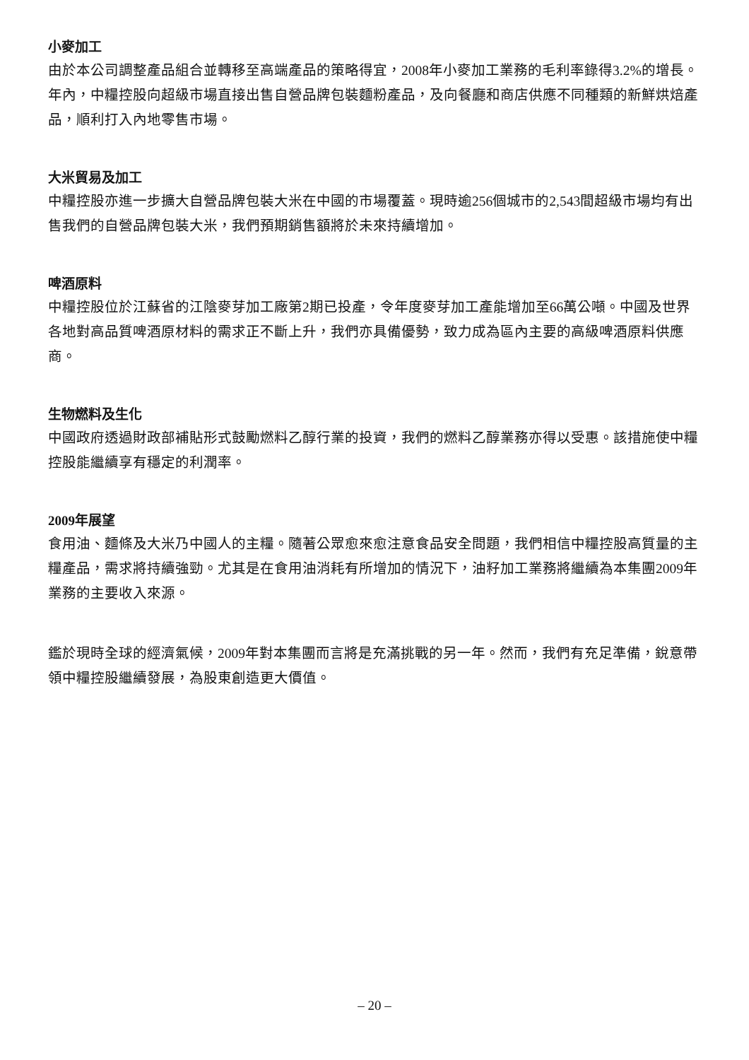小麥加工
由於本公司調整產品組合並轉移至高端產品的策略得宜，2008年小麥加工業務的毛利率錄得3.2%的增長。年內，中糧控股向超級市場直接出售自營品牌包裝麵粉產品，及向餐廳和商店供應不同種類的新鮮烘焙產品，順利打入內地零售市場。
大米貿易及加工
中糧控股亦進一步擴大自營品牌包裝大米在中國的市場覆蓋。現時逾256個城市的2,543間超級市場均有出售我們的自營品牌包裝大米，我們預期銷售額將於未來持續增加。
啤酒原料
中糧控股位於江蘇省的江陰麥芽加工廠第2期已投產，令年度麥芽加工產能增加至66萬公噸。中國及世界各地對高品質啤酒原材料的需求正不斷上升，我們亦具備優勢，致力成為區內主要的高級啤酒原料供應商。
生物燃料及生化
中國政府透過財政部補貼形式鼓勵燃料乙醇行業的投資，我們的燃料乙醇業務亦得以受惠。該措施使中糧控股能繼續享有穩定的利潤率。
2009年展望
食用油、麵條及大米乃中國人的主糧。隨著公眾愈來愈注意食品安全問題，我們相信中糧控股高質量的主糧產品，需求將持續強勁。尤其是在食用油消耗有所增加的情況下，油籽加工業務將繼續為本集團2009年業務的主要收入來源。
鑑於現時全球的經濟氣候，2009年對本集團而言將是充滿挑戰的另一年。然而，我們有充足準備，銳意帶領中糧控股繼續發展，為股東創造更大價值。
– 20 –